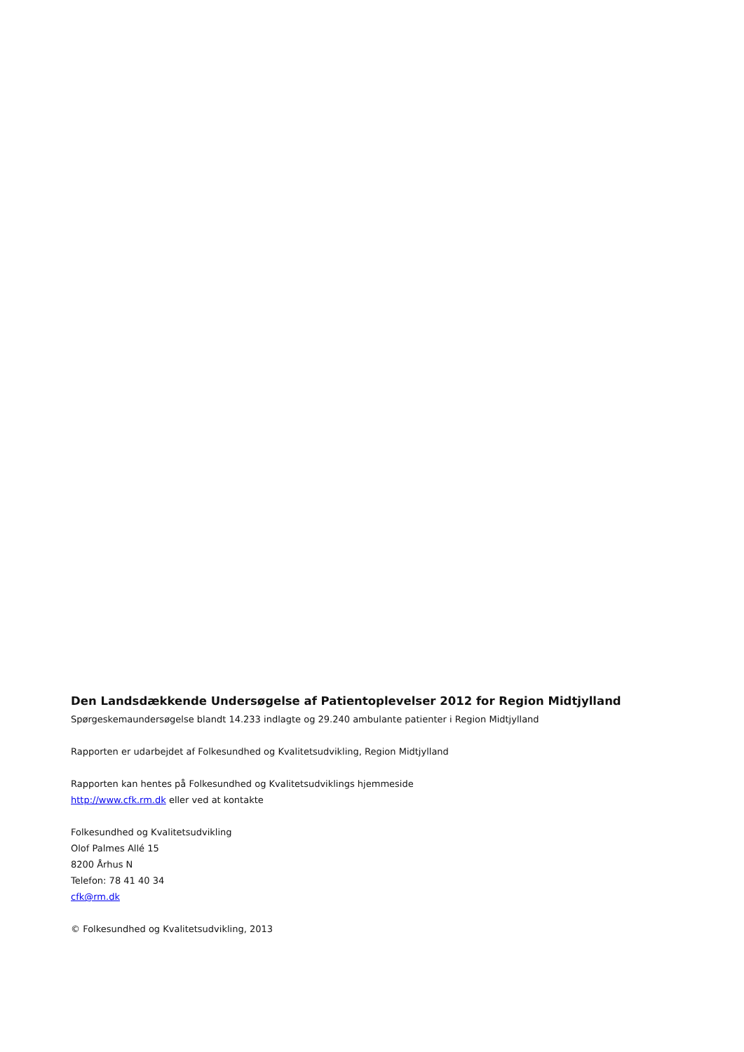Den Landsdækkende Undersøgelse af Patientoplevelser 2012 for Region Midtjylland
Spørgeskemaundersøgelse blandt 14.233 indlagte og 29.240 ambulante patienter i Region Midtjylland
Rapporten er udarbejdet af Folkesundhed og Kvalitetsudvikling, Region Midtjylland
Rapporten kan hentes på Folkesundhed og Kvalitetsudviklings hjemmeside
http://www.cfk.rm.dk eller ved at kontakte
Folkesundhed og Kvalitetsudvikling
Olof Palmes Allé 15
8200 Århus N
Telefon: 78 41 40 34
cfk@rm.dk
© Folkesundhed og Kvalitetsudvikling, 2013